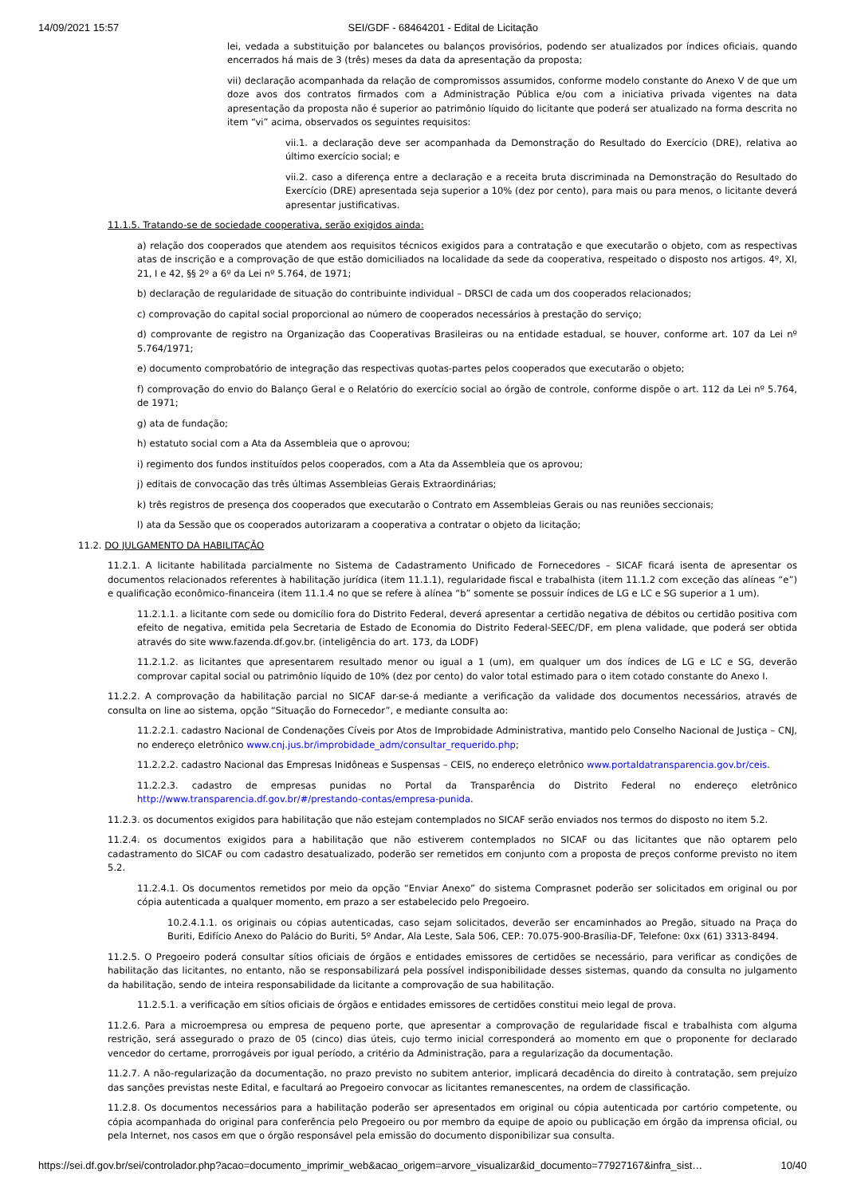14/09/2021 15:57 SEI/GDF - 68464201 - Edital de Licitação
lei, vedada a substituição por balancetes ou balanços provisórios, podendo ser atualizados por índices oficiais, quando encerrados há mais de 3 (três) meses da data da apresentação da proposta;
vii) declaração acompanhada da relação de compromissos assumidos, conforme modelo constante do Anexo V de que um doze avos dos contratos firmados com a Administração Pública e/ou com a iniciativa privada vigentes na data apresentação da proposta não é superior ao patrimônio líquido do licitante que poderá ser atualizado na forma descrita no item “vi” acima, observados os seguintes requisitos:
vii.1. a declaração deve ser acompanhada da Demonstração do Resultado do Exercício (DRE), relativa ao último exercício social; e
vii.2. caso a diferença entre a declaração e a receita bruta discriminada na Demonstração do Resultado do Exercício (DRE) apresentada seja superior a 10% (dez por cento), para mais ou para menos, o licitante deverá apresentar justificativas.
11.1.5. Tratando-se de sociedade cooperativa, serão exigidos ainda:
a) relação dos cooperados que atendem aos requisitos técnicos exigidos para a contratação e que executarão o objeto, com as respectivas atas de inscrição e a comprovação de que estão domiciliados na localidade da sede da cooperativa, respeitado o disposto nos artigos. 4º, XI, 21, I e 42, §§ 2º a 6º da Lei nº 5.764, de 1971;
b) declaração de regularidade de situação do contribuinte individual – DRSCI de cada um dos cooperados relacionados;
c) comprovação do capital social proporcional ao número de cooperados necessários à prestação do serviço;
d) comprovante de registro na Organização das Cooperativas Brasileiras ou na entidade estadual, se houver, conforme art. 107 da Lei nº 5.764/1971;
e) documento comprobatório de integração das respectivas quotas-partes pelos cooperados que executarão o objeto;
f) comprovação do envio do Balanço Geral e o Relatório do exercício social ao órgão de controle, conforme dispõe o art. 112 da Lei nº 5.764, de 1971;
g) ata de fundação;
h) estatuto social com a Ata da Assembleia que o aprovou;
i) regimento dos fundos instituídos pelos cooperados, com a Ata da Assembleia que os aprovou;
j) editais de convocação das três últimas Assembleias Gerais Extraordinárias;
k) três registros de presença dos cooperados que executarão o Contrato em Assembleias Gerais ou nas reuniões seccionais;
l) ata da Sessão que os cooperados autorizaram a cooperativa a contratar o objeto da licitação;
11.2. DO JULGAMENTO DA HABILITAÇÃO
11.2.1. A licitante habilitada parcialmente no Sistema de Cadastramento Unificado de Fornecedores – SICAF ficará isenta de apresentar os documentos relacionados referentes à habilitação jurídica (item 11.1.1), regularidade fiscal e trabalhista (item 11.1.2 com exceção das alíneas “e”) e qualificação econômico-financeira (item 11.1.4 no que se refere à alínea “b” somente se possuir índices de LG e LC e SG superior a 1 um).
11.2.1.1. a licitante com sede ou domicílio fora do Distrito Federal, deverá apresentar a certidão negativa de débitos ou certidão positiva com efeito de negativa, emitida pela Secretaria de Estado de Economia do Distrito Federal-SEEC/DF, em plena validade, que poderá ser obtida através do site www.fazenda.df.gov.br. (inteligência do art. 173, da LODF)
11.2.1.2. as licitantes que apresentarem resultado menor ou igual a 1 (um), em qualquer um dos índices de LG e LC e SG, deverão comprovar capital social ou patrimônio líquido de 10% (dez por cento) do valor total estimado para o item cotado constante do Anexo I.
11.2.2. A comprovação da habilitação parcial no SICAF dar-se-á mediante a verificação da validade dos documentos necessários, através de consulta on line ao sistema, opção “Situação do Fornecedor”, e mediante consulta ao:
11.2.2.1. cadastro Nacional de Condenações Cíveis por Atos de Improbidade Administrativa, mantido pelo Conselho Nacional de Justiça – CNJ, no endereço eletrônico www.cnj.jus.br/improbidade_adm/consultar_requerido.php;
11.2.2.2. cadastro Nacional das Empresas Inidôneas e Suspensas – CEIS, no endereço eletrônico www.portaldatransparencia.gov.br/ceis.
11.2.2.3. cadastro de empresas punidas no Portal da Transparência do Distrito Federal no endereço eletrônico http://www.transparencia.df.gov.br/#/prestando-contas/empresa-punida.
11.2.3. os documentos exigidos para habilitação que não estejam contemplados no SICAF serão enviados nos termos do disposto no item 5.2.
11.2.4. os documentos exigidos para a habilitação que não estiverem contemplados no SICAF ou das licitantes que não optarem pelo cadastramento do SICAF ou com cadastro desatualizado, poderão ser remetidos em conjunto com a proposta de preços conforme previsto no item 5.2.
11.2.4.1. Os documentos remetidos por meio da opção “Enviar Anexo” do sistema Comprasnet poderão ser solicitados em original ou por cópia autenticada a qualquer momento, em prazo a ser estabelecido pelo Pregoeiro.
10.2.4.1.1. os originais ou cópias autenticadas, caso sejam solicitados, deverão ser encaminhados ao Pregão, situado na Praça do Buriti, Edifício Anexo do Palácio do Buriti, 5º Andar, Ala Leste, Sala 506, CEP.: 70.075-900-Brasília-DF, Telefone: 0xx (61) 3313-8494.
11.2.5. O Pregoeiro poderá consultar sítios oficiais de órgãos e entidades emissores de certidões se necessário, para verificar as condições de habilitação das licitantes, no entanto, não se responsabilizará pela possível indisponibilidade desses sistemas, quando da consulta no julgamento da habilitação, sendo de inteira responsabilidade da licitante a comprovação de sua habilitação.
11.2.5.1. a verificação em sítios oficiais de órgãos e entidades emissores de certidões constitui meio legal de prova.
11.2.6. Para a microempresa ou empresa de pequeno porte, que apresentar a comprovação de regularidade fiscal e trabalhista com alguma restrição, será assegurado o prazo de 05 (cinco) dias úteis, cujo termo inicial corresponderá ao momento em que o proponente for declarado vencedor do certame, prorrogáveis por igual período, a critério da Administração, para a regularização da documentação.
11.2.7. A não-regularização da documentação, no prazo previsto no subitem anterior, implicará decadência do direito à contratação, sem prejuízo das sanções previstas neste Edital, e facultará ao Pregoeiro convocar as licitantes remanescentes, na ordem de classificação.
11.2.8. Os documentos necessários para a habilitação poderão ser apresentados em original ou cópia autenticada por cartório competente, ou cópia acompanhada do original para conferência pelo Pregoeiro ou por membro da equipe de apoio ou publicação em órgão da imprensa oficial, ou pela Internet, nos casos em que o órgão responsável pela emissão do documento disponibilizar sua consulta.
https://sei.df.gov.br/sei/controlador.php?acao=documento_imprimir_web&acao_origem=arvore_visualizar&id_documento=77927167&infra_sist… 10/40